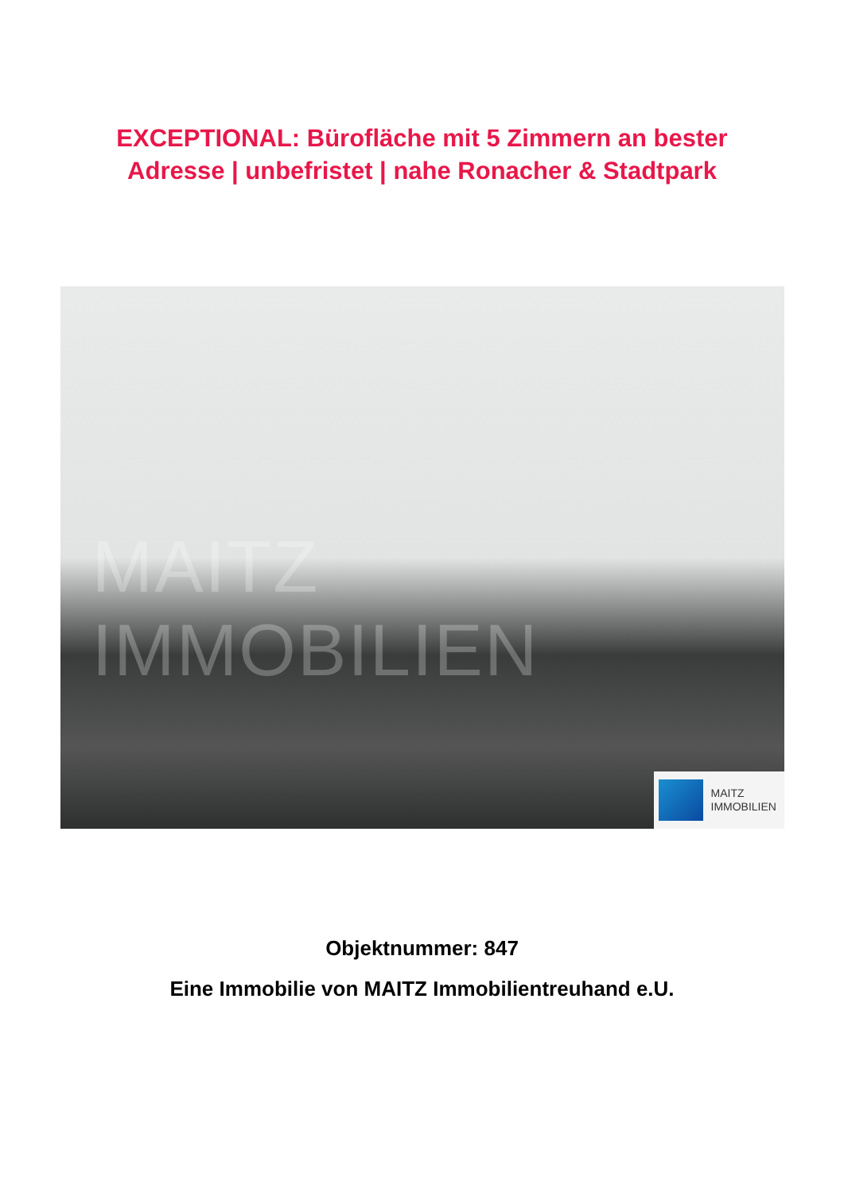EXCEPTIONAL: Bürofläche mit 5 Zimmern an bester
Adresse | unbefristet | nahe Ronacher & Stadtpark
MAITZ IMMOBILIEN
MAITZ
IMMOBILIEN
Objektnummer: 847
Eine Immobilie von MAITZ Immobilientreuhand e.U.